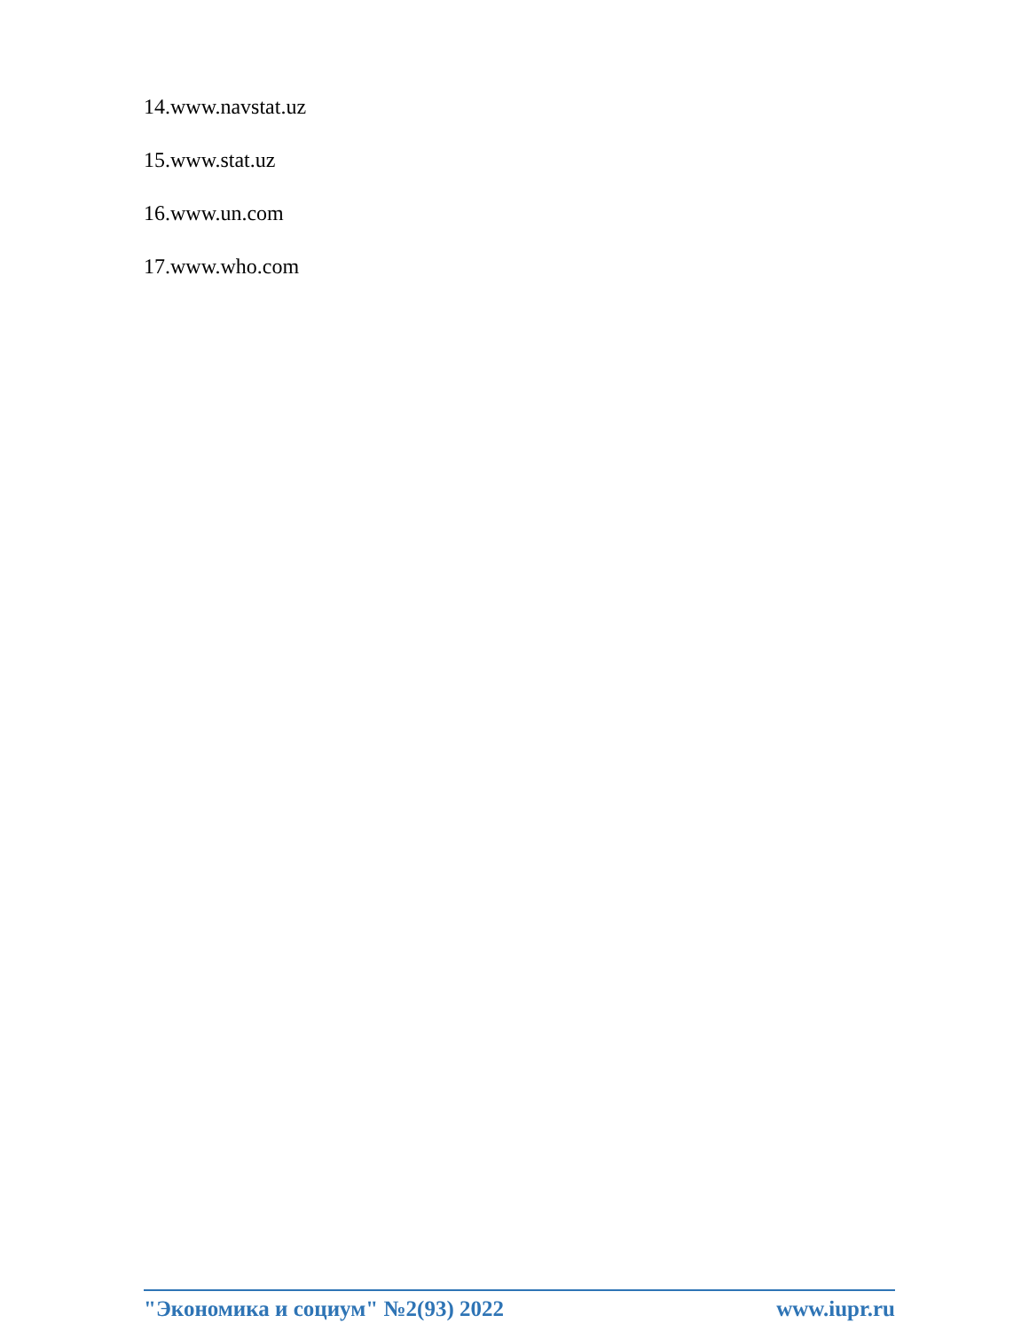14.www.navstat.uz
15.www.stat.uz
16.www.un.com
17.www.who.com
"Экономика и социум" №2(93) 2022 www.iupr.ru